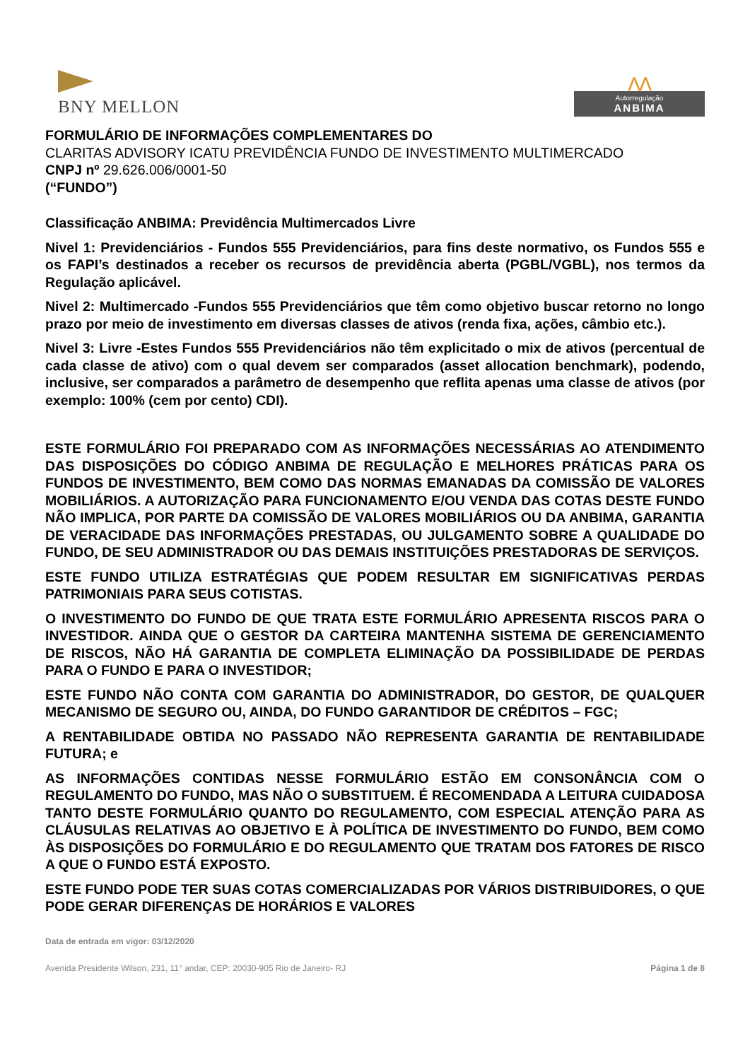BNY MELLON
⋀⋀
Autorregulação
ANBIMA
FORMULÁRIO DE INFORMAÇÕES COMPLEMENTARES DO
CLARITAS ADVISORY ICATU PREVIDÊNCIA FUNDO DE INVESTIMENTO MULTIMERCADO
CNPJ nº 29.626.006/0001-50
(“FUNDO”)
Classificação ANBIMA: Previdência Multimercados Livre
Nivel 1: Previdenciários - Fundos 555 Previdenciários, para fins deste normativo, os Fundos 555 e os FAPI’s destinados a receber os recursos de previdência aberta (PGBL/VGBL), nos termos da Regulação aplicável.
Nivel 2: Multimercado -Fundos 555 Previdenciários que têm como objetivo buscar retorno no longo prazo por meio de investimento em diversas classes de ativos (renda fixa, ações, câmbio etc.).
Nivel 3: Livre -Estes Fundos 555 Previdenciários não têm explicitado o mix de ativos (percentual de cada classe de ativo) com o qual devem ser comparados (asset allocation benchmark), podendo, inclusive, ser comparados a parâmetro de desempenho que reflita apenas uma classe de ativos (por exemplo: 100% (cem por cento) CDI).
ESTE FORMULÁRIO FOI PREPARADO COM AS INFORMAÇÕES NECESSÁRIAS AO ATENDIMENTO DAS DISPOSIÇÕES DO CÓDIGO ANBIMA DE REGULAÇÃO E MELHORES PRÁTICAS PARA OS FUNDOS DE INVESTIMENTO, BEM COMO DAS NORMAS EMANADAS DA COMISSÃO DE VALORES MOBILIÁRIOS. A AUTORIZAÇÃO PARA FUNCIONAMENTO E/OU VENDA DAS COTAS DESTE FUNDO NÃO IMPLICA, POR PARTE DA COMISSÃO DE VALORES MOBILIÁRIOS OU DA ANBIMA, GARANTIA DE VERACIDADE DAS INFORMAÇÕES PRESTADAS, OU JULGAMENTO SOBRE A QUALIDADE DO FUNDO, DE SEU ADMINISTRADOR OU DAS DEMAIS INSTITUIÇÕES PRESTADORAS DE SERVIÇOS.
ESTE FUNDO UTILIZA ESTRATÉGIAS QUE PODEM RESULTAR EM SIGNIFICATIVAS PERDAS PATRIMONIAIS PARA SEUS COTISTAS.
O INVESTIMENTO DO FUNDO DE QUE TRATA ESTE FORMULÁRIO APRESENTA RISCOS PARA O INVESTIDOR. AINDA QUE O GESTOR DA CARTEIRA MANTENHA SISTEMA DE GERENCIAMENTO DE RISCOS, NÃO HÁ GARANTIA DE COMPLETA ELIMINAÇÃO DA POSSIBILIDADE DE PERDAS PARA O FUNDO E PARA O INVESTIDOR;
ESTE FUNDO NÃO CONTA COM GARANTIA DO ADMINISTRADOR, DO GESTOR, DE QUALQUER MECANISMO DE SEGURO OU, AINDA, DO FUNDO GARANTIDOR DE CRÉDITOS – FGC;
A RENTABILIDADE OBTIDA NO PASSADO NÃO REPRESENTA GARANTIA DE RENTABILIDADE FUTURA; e
AS INFORMAÇÕES CONTIDAS NESSE FORMULÁRIO ESTÃO EM CONSONÂNCIA COM O REGULAMENTO DO FUNDO, MAS NÃO O SUBSTITUEM. É RECOMENDADA A LEITURA CUIDADOSA TANTO DESTE FORMULÁRIO QUANTO DO REGULAMENTO, COM ESPECIAL ATENÇÃO PARA AS CLÁUSULAS RELATIVAS AO OBJETIVO E À POLÍTICA DE INVESTIMENTO DO FUNDO, BEM COMO ÀS DISPOSIÇÕES DO FORMULÁRIO E DO REGULAMENTO QUE TRATAM DOS FATORES DE RISCO A QUE O FUNDO ESTÁ EXPOSTO.
ESTE FUNDO PODE TER SUAS COTAS COMERCIALIZADAS POR VÁRIOS DISTRIBUIDORES, O QUE PODE GERAR DIFERENÇAS DE HORÁRIOS E VALORES
Data de entrada em vigor: 03/12/2020
Avenida Presidente Wilson, 231, 11° andar, CEP: 20030-905 Rio de Janeiro- RJ Página 1 de 8